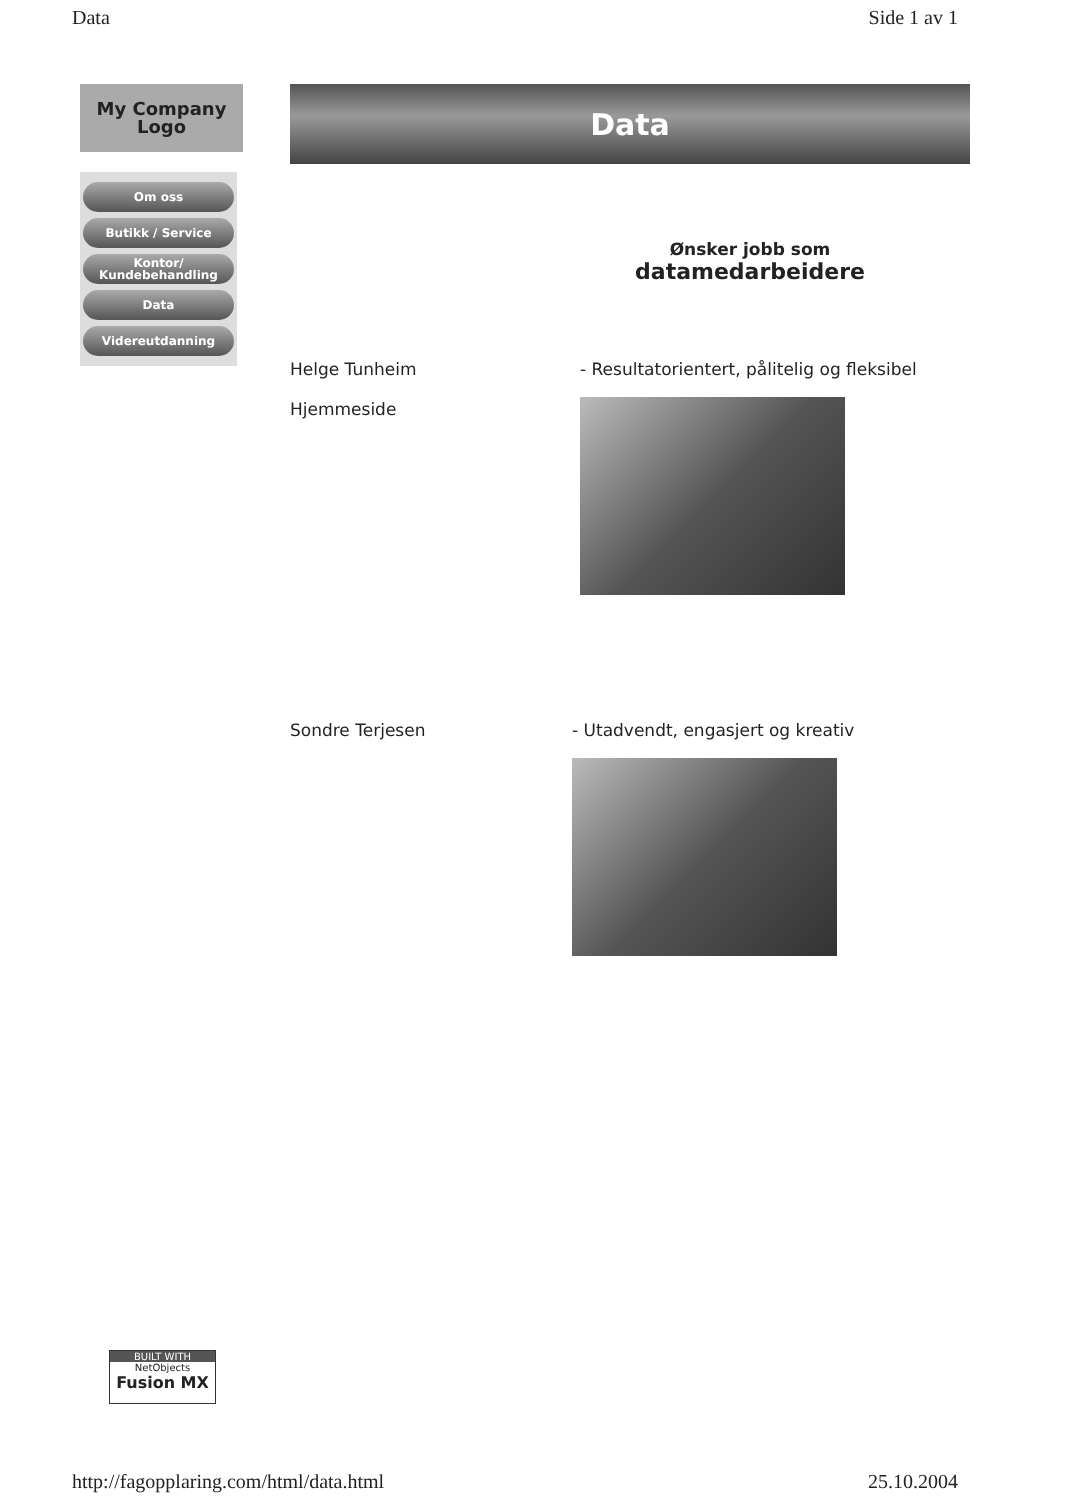Data Side 1 av 1
My Company
Logo
Om oss
Butikk / Service
Kontor/
Kundebehandling
Data
Videreutdanning
Data
Ønsker jobb som
datamedarbeidere
Helge Tunheim
Hjemmeside
- Resultatorientert, pålitelig og fleksibel
Sondre Terjesen - Utadvendt, engasjert og kreativ
BUILT WITH
NetObjects
Fusion MX
http://fagopplaring.com/html/data.html 25.10.2004